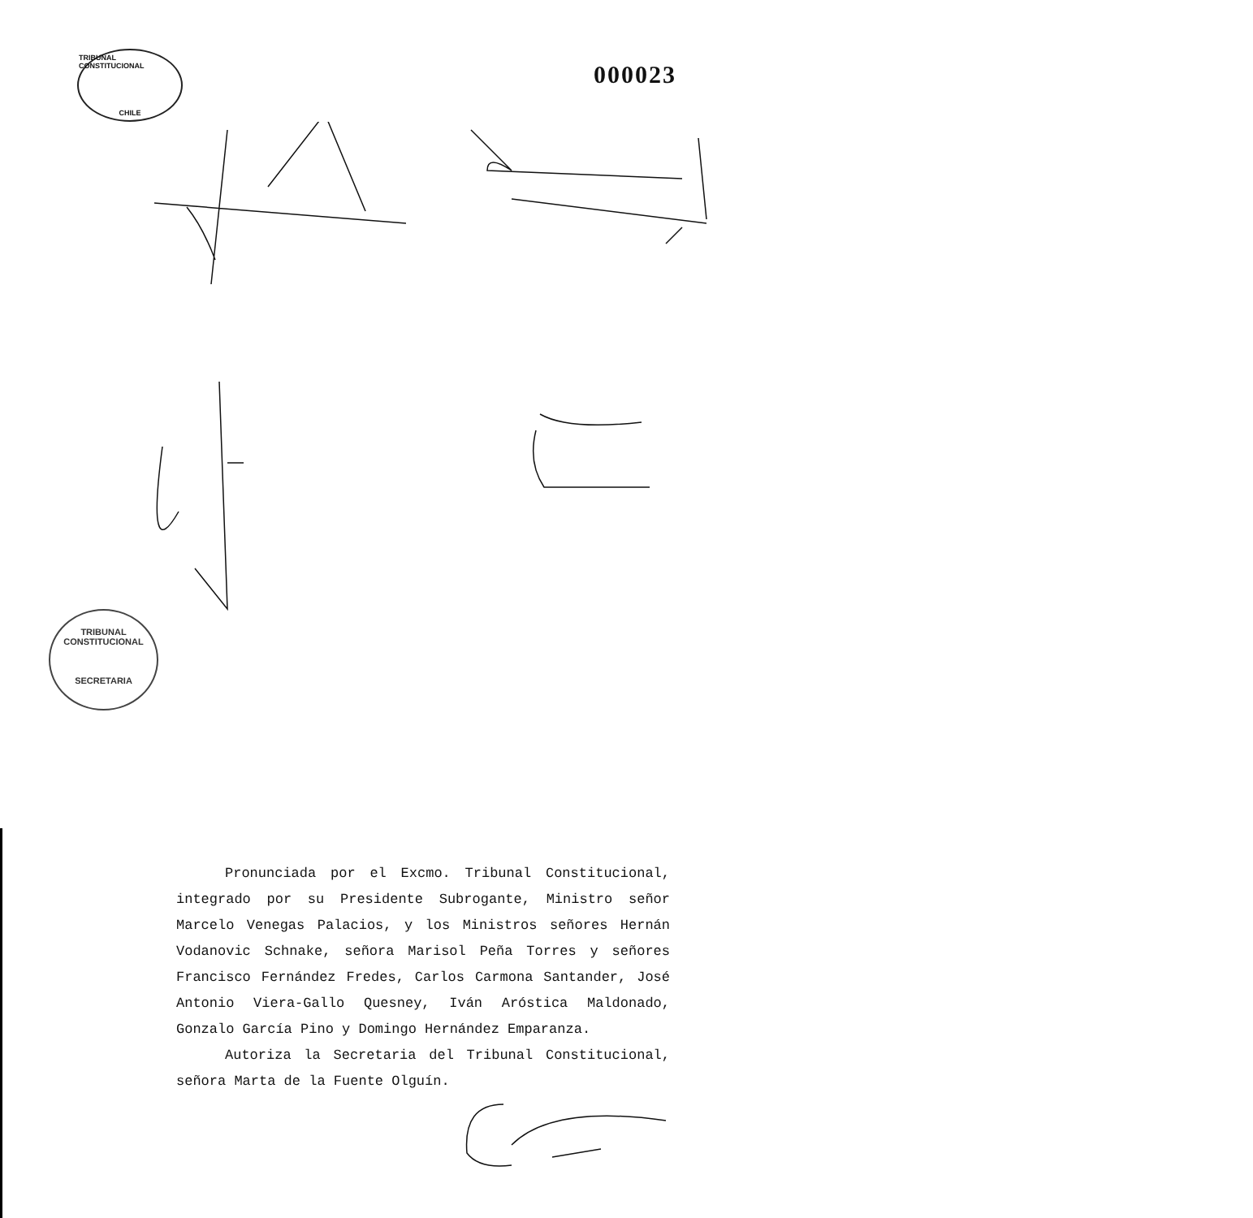TRIBUNAL CONSTITUCIONAL
CHILE
000023
TRIBUNAL CONSTITUCIONAL
SECRETARIA
Pronunciada por el Excmo. Tribunal Constitucional, integrado por su Presidente Subrogante, Ministro señor Marcelo Venegas Palacios, y los Ministros señores Hernán Vodanovic Schnake, señora Marisol Peña Torres y señores Francisco Fernández Fredes, Carlos Carmona Santander, José Antonio Viera-Gallo Quesney, Iván Aróstica Maldonado, Gonzalo García Pino y Domingo Hernández Emparanza.
Autoriza la Secretaria del Tribunal Constitucional, señora Marta de la Fuente Olguín.